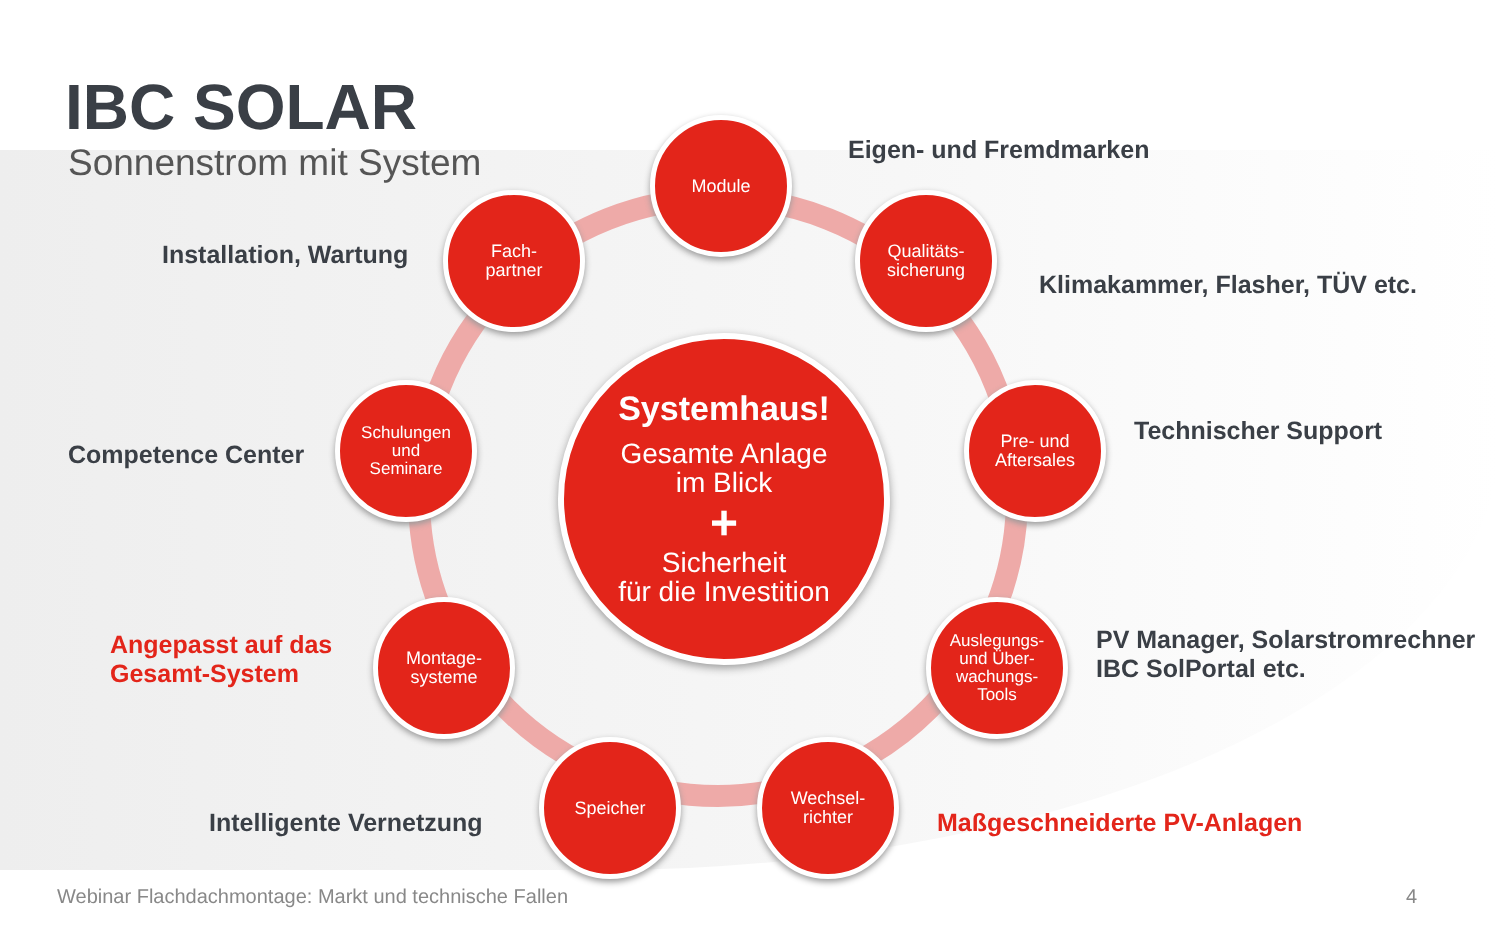IBC SOLAR
Sonnenstrom mit System
Module
Eigen- und Fremdmarken
Fach-
partner
Installation, Wartung
Qualitäts-
sicherung
Klimakammer, Flasher, TÜV etc.
Schulungen
und
Seminare
Competence Center
Systemhaus!
Gesamte Anlage
im Blick
+
Sicherheit
für die Investition
Pre- und
Aftersales
Technischer Support
Montage-
systeme
Angepasst auf das
Gesamt-System
Auslegungs-
und Über-
wachungs-
Tools
PV Manager, Solarstromrechner
IBC SolPortal etc.
Speicher
Intelligente Vernetzung
Wechsel-
richter
Maßgeschneiderte PV-Anlagen
Webinar Flachdachmontage: Markt und technische Fallen
4